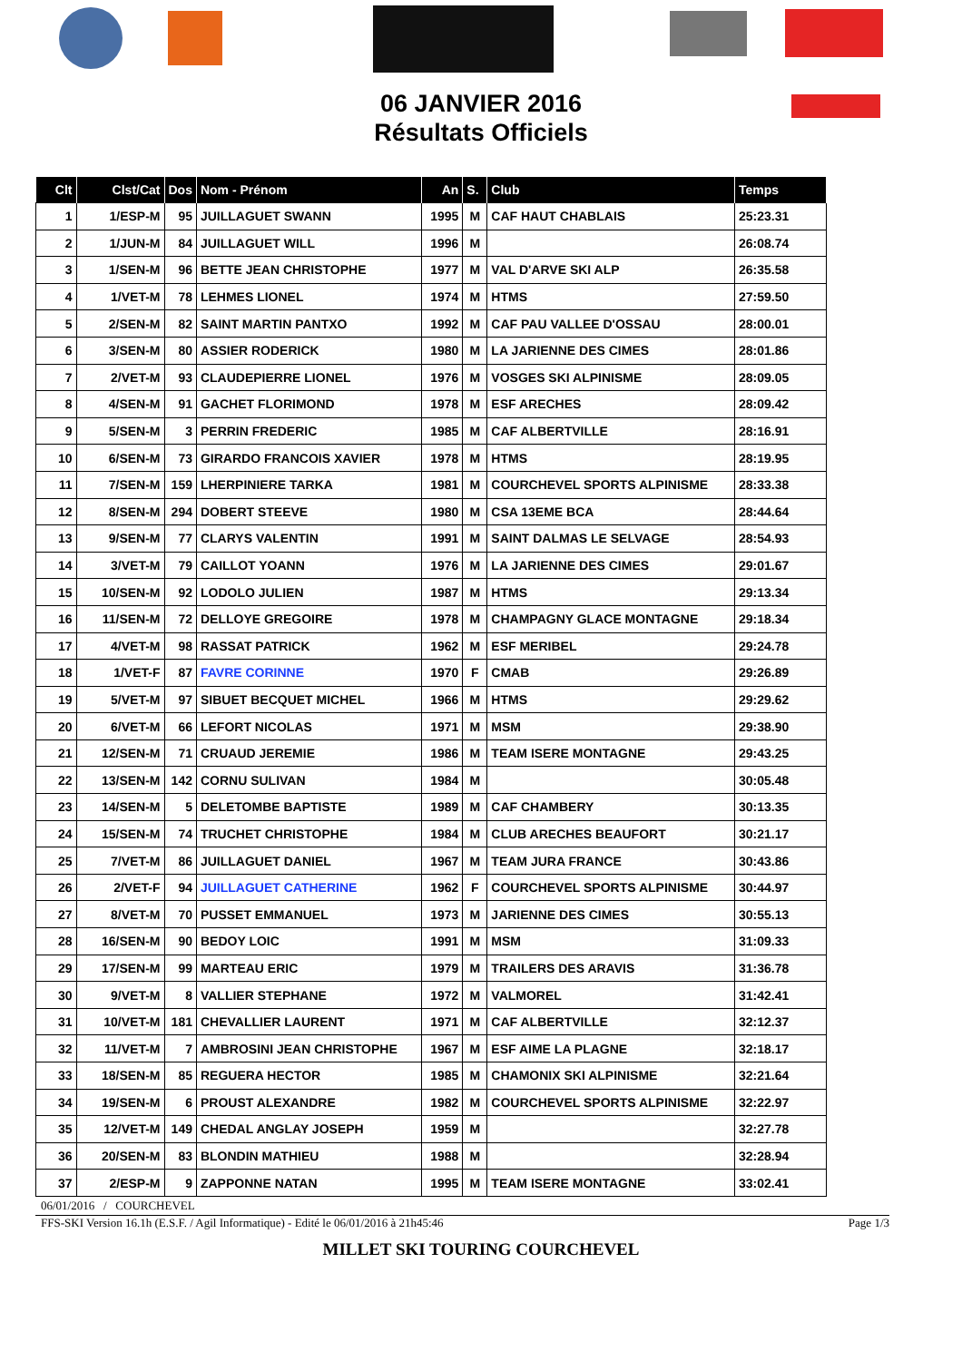06 JANVIER 2016
Résultats Officiels
| Clt | Clst/Cat | Dos | Nom - Prénom | An | S. | Club | Temps |
| --- | --- | --- | --- | --- | --- | --- | --- |
| 1 | 1/ESP-M | 95 | JUILLAGUET SWANN | 1995 | M | CAF HAUT CHABLAIS | 25:23.31 |
| 2 | 1/JUN-M | 84 | JUILLAGUET WILL | 1996 | M | | 26:08.74 |
| 3 | 1/SEN-M | 96 | BETTE JEAN CHRISTOPHE | 1977 | M | VAL D'ARVE SKI ALP | 26:35.58 |
| 4 | 1/VET-M | 78 | LEHMES LIONEL | 1974 | M | HTMS | 27:59.50 |
| 5 | 2/SEN-M | 82 | SAINT MARTIN PANTXO | 1992 | M | CAF PAU VALLEE D'OSSAU | 28:00.01 |
| 6 | 3/SEN-M | 80 | ASSIER RODERICK | 1980 | M | LA JARIENNE DES CIMES | 28:01.86 |
| 7 | 2/VET-M | 93 | CLAUDEPIERRE LIONEL | 1976 | M | VOSGES SKI ALPINISME | 28:09.05 |
| 8 | 4/SEN-M | 91 | GACHET FLORIMOND | 1978 | M | ESF ARECHES | 28:09.42 |
| 9 | 5/SEN-M | 3 | PERRIN FREDERIC | 1985 | M | CAF ALBERTVILLE | 28:16.91 |
| 10 | 6/SEN-M | 73 | GIRARDO FRANCOIS XAVIER | 1978 | M | HTMS | 28:19.95 |
| 11 | 7/SEN-M | 159 | LHERPINIERE TARKA | 1981 | M | COURCHEVEL SPORTS ALPINISME | 28:33.38 |
| 12 | 8/SEN-M | 294 | DOBERT STEEVE | 1980 | M | CSA 13EME BCA | 28:44.64 |
| 13 | 9/SEN-M | 77 | CLARYS VALENTIN | 1991 | M | SAINT DALMAS LE SELVAGE | 28:54.93 |
| 14 | 3/VET-M | 79 | CAILLOT YOANN | 1976 | M | LA JARIENNE DES CIMES | 29:01.67 |
| 15 | 10/SEN-M | 92 | LODOLO JULIEN | 1987 | M | HTMS | 29:13.34 |
| 16 | 11/SEN-M | 72 | DELLOYE GREGOIRE | 1978 | M | CHAMPAGNY GLACE MONTAGNE | 29:18.34 |
| 17 | 4/VET-M | 98 | RASSAT PATRICK | 1962 | M | ESF MERIBEL | 29:24.78 |
| 18 | 1/VET-F | 87 | FAVRE CORINNE | 1970 | F | CMAB | 29:26.89 |
| 19 | 5/VET-M | 97 | SIBUET BECQUET MICHEL | 1966 | M | HTMS | 29:29.62 |
| 20 | 6/VET-M | 66 | LEFORT NICOLAS | 1971 | M | MSM | 29:38.90 |
| 21 | 12/SEN-M | 71 | CRUAUD JEREMIE | 1986 | M | TEAM ISERE MONTAGNE | 29:43.25 |
| 22 | 13/SEN-M | 142 | CORNU SULIVAN | 1984 | M | | 30:05.48 |
| 23 | 14/SEN-M | 5 | DELETOMBE BAPTISTE | 1989 | M | CAF CHAMBERY | 30:13.35 |
| 24 | 15/SEN-M | 74 | TRUCHET CHRISTOPHE | 1984 | M | CLUB ARECHES BEAUFORT | 30:21.17 |
| 25 | 7/VET-M | 86 | JUILLAGUET DANIEL | 1967 | M | TEAM JURA FRANCE | 30:43.86 |
| 26 | 2/VET-F | 94 | JUILLAGUET CATHERINE | 1962 | F | COURCHEVEL SPORTS ALPINISME | 30:44.97 |
| 27 | 8/VET-M | 70 | PUSSET EMMANUEL | 1973 | M | JARIENNE DES CIMES | 30:55.13 |
| 28 | 16/SEN-M | 90 | BEDOY LOIC | 1991 | M | MSM | 31:09.33 |
| 29 | 17/SEN-M | 99 | MARTEAU ERIC | 1979 | M | TRAILERS DES ARAVIS | 31:36.78 |
| 30 | 9/VET-M | 8 | VALLIER STEPHANE | 1972 | M | VALMOREL | 31:42.41 |
| 31 | 10/VET-M | 181 | CHEVALLIER LAURENT | 1971 | M | CAF ALBERTVILLE | 32:12.37 |
| 32 | 11/VET-M | 7 | AMBROSINI JEAN CHRISTOPHE | 1967 | M | ESF AIME LA PLAGNE | 32:18.17 |
| 33 | 18/SEN-M | 85 | REGUERA HECTOR | 1985 | M | CHAMONIX SKI ALPINISME | 32:21.64 |
| 34 | 19/SEN-M | 6 | PROUST ALEXANDRE | 1982 | M | COURCHEVEL SPORTS ALPINISME | 32:22.97 |
| 35 | 12/VET-M | 149 | CHEDAL ANGLAY JOSEPH | 1959 | M | | 32:27.78 |
| 36 | 20/SEN-M | 83 | BLONDIN MATHIEU | 1988 | M | | 32:28.94 |
| 37 | 2/ESP-M | 9 | ZAPPONNE NATAN | 1995 | M | TEAM ISERE MONTAGNE | 33:02.41 |
06/01/2016 / COURCHEVEL
FFS-SKI Version 16.1h (E.S.F. / Agil Informatique) - Edité le 06/01/2016 à 21h45:46 Page 1/3
MILLET SKI TOURING COURCHEVEL